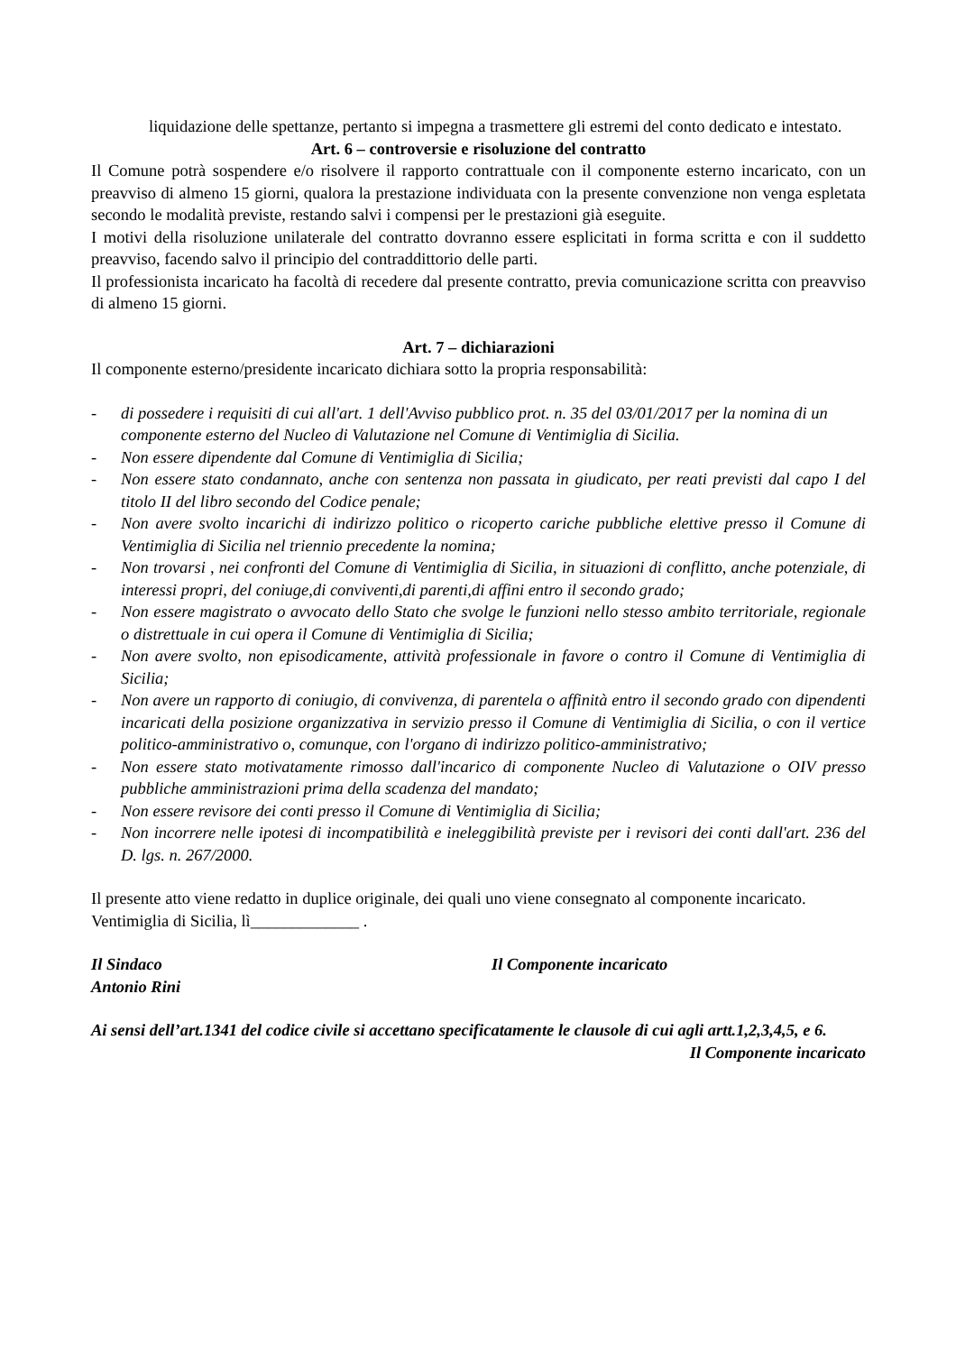liquidazione delle spettanze, pertanto si impegna a trasmettere gli estremi del conto dedicato e intestato.
Art. 6 – controversie e risoluzione del contratto
Il Comune potrà sospendere e/o risolvere il rapporto contrattuale con il componente esterno incaricato, con un preavviso di almeno 15 giorni, qualora la prestazione individuata con la presente convenzione non venga espletata secondo le modalità previste, restando salvi i compensi per le prestazioni già eseguite.
I motivi della risoluzione unilaterale del contratto dovranno essere esplicitati in forma scritta e con il suddetto preavviso, facendo salvo il principio del contraddittorio delle parti.
Il professionista incaricato ha facoltà di recedere dal presente contratto, previa comunicazione scritta con preavviso di almeno 15 giorni.
Art. 7 – dichiarazioni
Il componente esterno/presidente incaricato dichiara sotto la propria responsabilità:
- di possedere i requisiti di cui all'art. 1 dell'Avviso pubblico prot. n. 35 del 03/01/2017 per la nomina di un componente esterno del Nucleo di Valutazione nel Comune di Ventimiglia di Sicilia.
- Non essere dipendente dal Comune di Ventimiglia di Sicilia;
- Non essere stato condannato, anche con sentenza non passata in giudicato, per reati previsti dal capo I del titolo II del libro secondo del Codice penale;
- Non avere svolto incarichi di indirizzo politico o ricoperto cariche pubbliche elettive presso il Comune di Ventimiglia di Sicilia nel triennio precedente la nomina;
- Non trovarsi , nei confronti del Comune di Ventimiglia di Sicilia, in situazioni di conflitto, anche potenziale, di interessi propri, del coniuge,di conviventi,di parenti,di affini entro il secondo grado;
- Non essere magistrato o avvocato dello Stato che svolge le funzioni nello stesso ambito territoriale, regionale o distrettuale in cui opera il Comune di Ventimiglia di Sicilia;
- Non avere svolto, non episodicamente, attività professionale in favore o contro il Comune di Ventimiglia di Sicilia;
- Non avere un rapporto di coniugio, di convivenza, di parentela o affinità entro il secondo grado con dipendenti incaricati della posizione organizzativa in servizio presso il Comune di Ventimiglia di Sicilia, o con il vertice politico-amministrativo o, comunque, con l'organo di indirizzo politico-amministrativo;
- Non essere stato motivatamente rimosso dall'incarico di componente Nucleo di Valutazione o OIV presso pubbliche amministrazioni prima della scadenza del mandato;
- Non essere revisore dei conti presso il Comune di Ventimiglia di Sicilia;
- Non incorrere nelle ipotesi di incompatibilità e ineleggibilità previste per i revisori dei conti dall'art. 236 del D. lgs. n. 267/2000.
Il presente atto viene redatto in duplice originale, dei quali uno viene consegnato al componente incaricato.
Ventimiglia di Sicilia, lì_____________ .
Il Sindaco Il Componente incaricato
Antonio Rini
Ai sensi dell’art.1341 del codice civile si accettano specificatamente le clausole di cui agli artt.1,2,3,4,5, e 6.
Il Componente incaricato